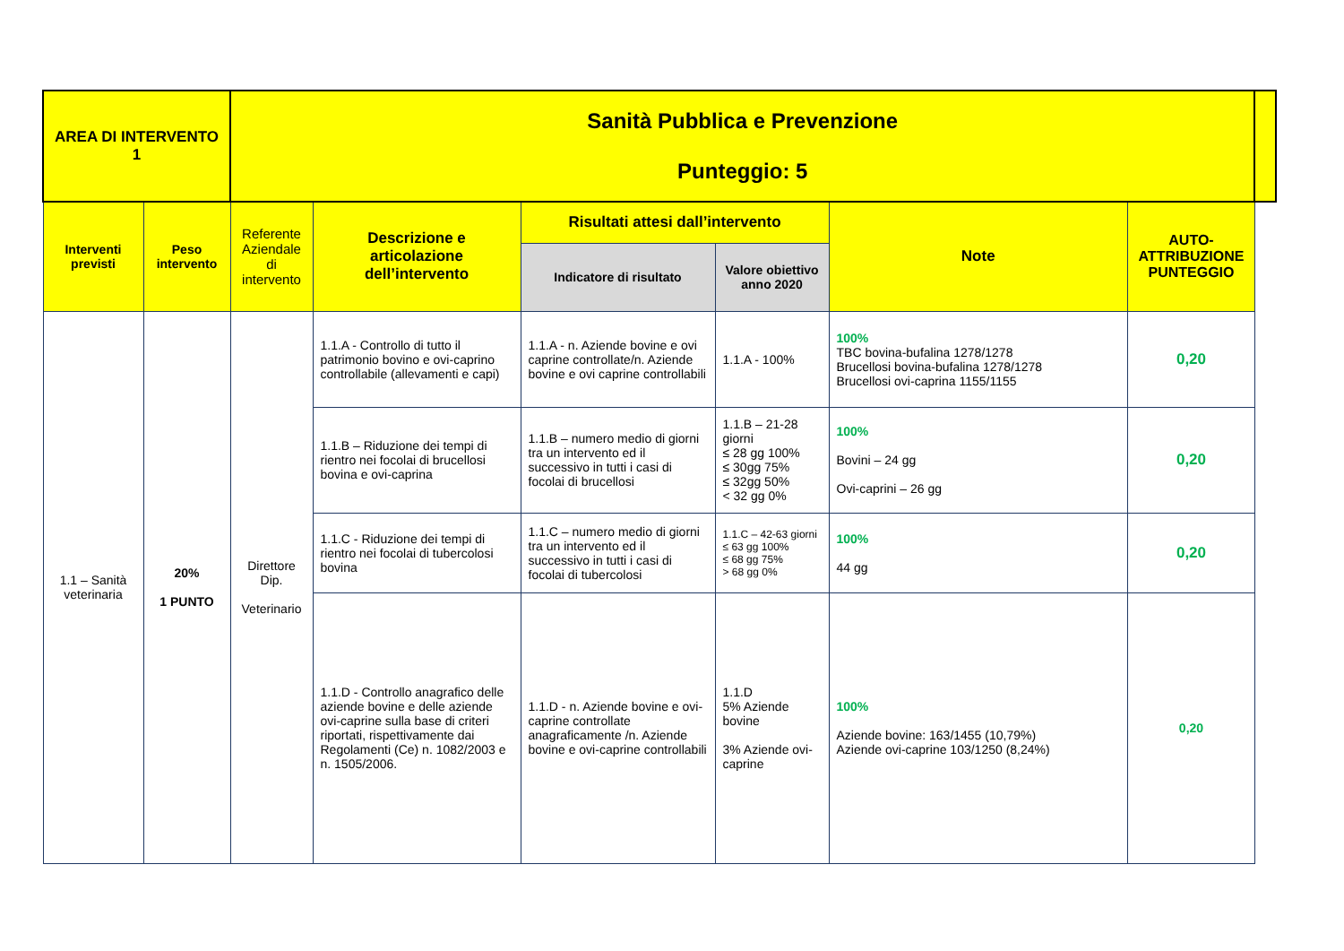| AREA DI INTERVENTO 1 | | Sanità Pubblica e Prevenzione Punteggio: 5 | | | | | | |
| Interventi previsti | Peso intervento | Referente Aziendale di intervento | Descrizione e articolazione dell’intervento | Risultati attesi dall’intervento | | Note | AUTO-ATTRIBUZIONE PUNTEGGIO | |
| | | | | Indicatore di risultato | Valore obiettivo anno 2020 | | | |
| 1.1 – Sanità veterinaria | 20% 1 PUNTO | Direttore Dip. Veterinario | 1.1.A - Controllo di tutto il patrimonio bovino e ovi-caprino controllabile (allevamenti e capi) | 1.1.A - n. Aziende bovine e ovi caprine controllate/n. Aziende bovine e ovi caprine controllabili | 1.1.A - 100% | 100% TBC bovina-bufalina 1278/1278 Brucellosi bovina-bufalina 1278/1278 Brucellosi ovi-caprina 1155/1155 | 0,20 | |
| | | | 1.1.B – Riduzione dei tempi di rientro nei focolai di brucellosi bovina e ovi-caprina | 1.1.B – numero medio di giorni tra un intervento ed il successivo in tutti i casi di focolai di brucellosi | 1.1.B – 21-28 giorni ≤ 28 gg 100% ≤ 30gg 75% ≤ 32gg 50% < 32 gg 0% | 100% Bovini – 24 gg Ovi-caprini – 26 gg | 0,20 | |
| | | | 1.1.C - Riduzione dei tempi di rientro nei focolai di tubercolosi bovina | 1.1.C – numero medio di giorni tra un intervento ed il successivo in tutti i casi di focolai di tubercolosi | 1.1.C – 42-63 giorni ≤ 63 gg 100% ≤ 68 gg 75% > 68 gg 0% | 100% 44 gg | 0,20 | |
| | | | 1.1.D - Controllo anagrafico delle aziende bovine e delle aziende ovi-caprine sulla base di criteri riportati, rispettivamente dai Regolamenti (Ce) n. 1082/2003 e n. 1505/2006. | 1.1.D - n. Aziende bovine e ovi-caprine controllate anagraficamente /n. Aziende bovine e ovi-caprine controllabili | 1.1.D 5% Aziende bovine 3% Aziende ovi-caprine | 100% Aziende bovine: 163/1455 (10,79%) Aziende ovi-caprine 103/1250 (8,24%) | 0,20 | |